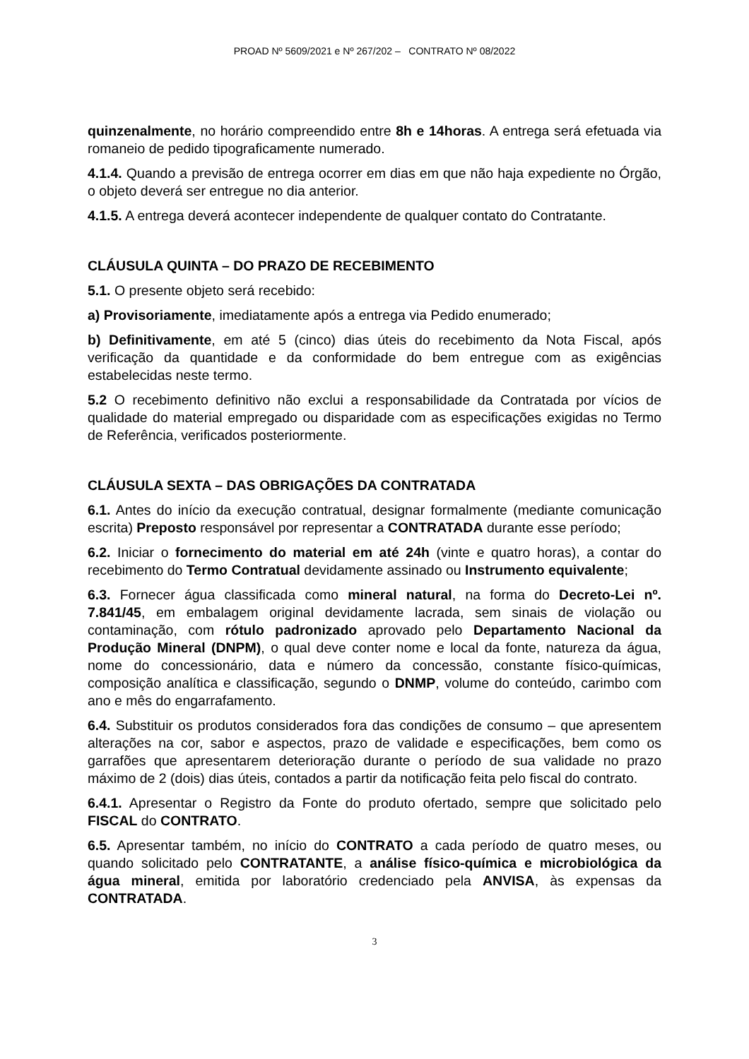PROAD Nº 5609/2021 e Nº 267/202 – CONTRATO Nº 08/2022
quinzenalmente, no horário compreendido entre 8h e 14horas. A entrega será efetuada via romaneio de pedido tipograficamente numerado.
4.1.4. Quando a previsão de entrega ocorrer em dias em que não haja expediente no Órgão, o objeto deverá ser entregue no dia anterior.
4.1.5. A entrega deverá acontecer independente de qualquer contato do Contratante.
CLÁUSULA QUINTA – DO PRAZO DE RECEBIMENTO
5.1. O presente objeto será recebido:
a) Provisoriamente, imediatamente após a entrega via Pedido enumerado;
b) Definitivamente, em até 5 (cinco) dias úteis do recebimento da Nota Fiscal, após verificação da quantidade e da conformidade do bem entregue com as exigências estabelecidas neste termo.
5.2 O recebimento definitivo não exclui a responsabilidade da Contratada por vícios de qualidade do material empregado ou disparidade com as especificações exigidas no Termo de Referência, verificados posteriormente.
CLÁUSULA SEXTA – DAS OBRIGAÇÕES DA CONTRATADA
6.1. Antes do início da execução contratual, designar formalmente (mediante comunicação escrita) Preposto responsável por representar a CONTRATADA durante esse período;
6.2. Iniciar o fornecimento do material em até 24h (vinte e quatro horas), a contar do recebimento do Termo Contratual devidamente assinado ou Instrumento equivalente;
6.3. Fornecer água classificada como mineral natural, na forma do Decreto-Lei nº. 7.841/45, em embalagem original devidamente lacrada, sem sinais de violação ou contaminação, com rótulo padronizado aprovado pelo Departamento Nacional da Produção Mineral (DNPM), o qual deve conter nome e local da fonte, natureza da água, nome do concessionário, data e número da concessão, constante físico-químicas, composição analítica e classificação, segundo o DNMP, volume do conteúdo, carimbo com ano e mês do engarrafamento.
6.4. Substituir os produtos considerados fora das condições de consumo – que apresentem alterações na cor, sabor e aspectos, prazo de validade e especificações, bem como os garrafões que apresentarem deterioração durante o período de sua validade no prazo máximo de 2 (dois) dias úteis, contados a partir da notificação feita pelo fiscal do contrato.
6.4.1. Apresentar o Registro da Fonte do produto ofertado, sempre que solicitado pelo FISCAL do CONTRATO.
6.5. Apresentar também, no início do CONTRATO a cada período de quatro meses, ou quando solicitado pelo CONTRATANTE, a análise físico-química e microbiológica da água mineral, emitida por laboratório credenciado pela ANVISA, às expensas da CONTRATADA.
3